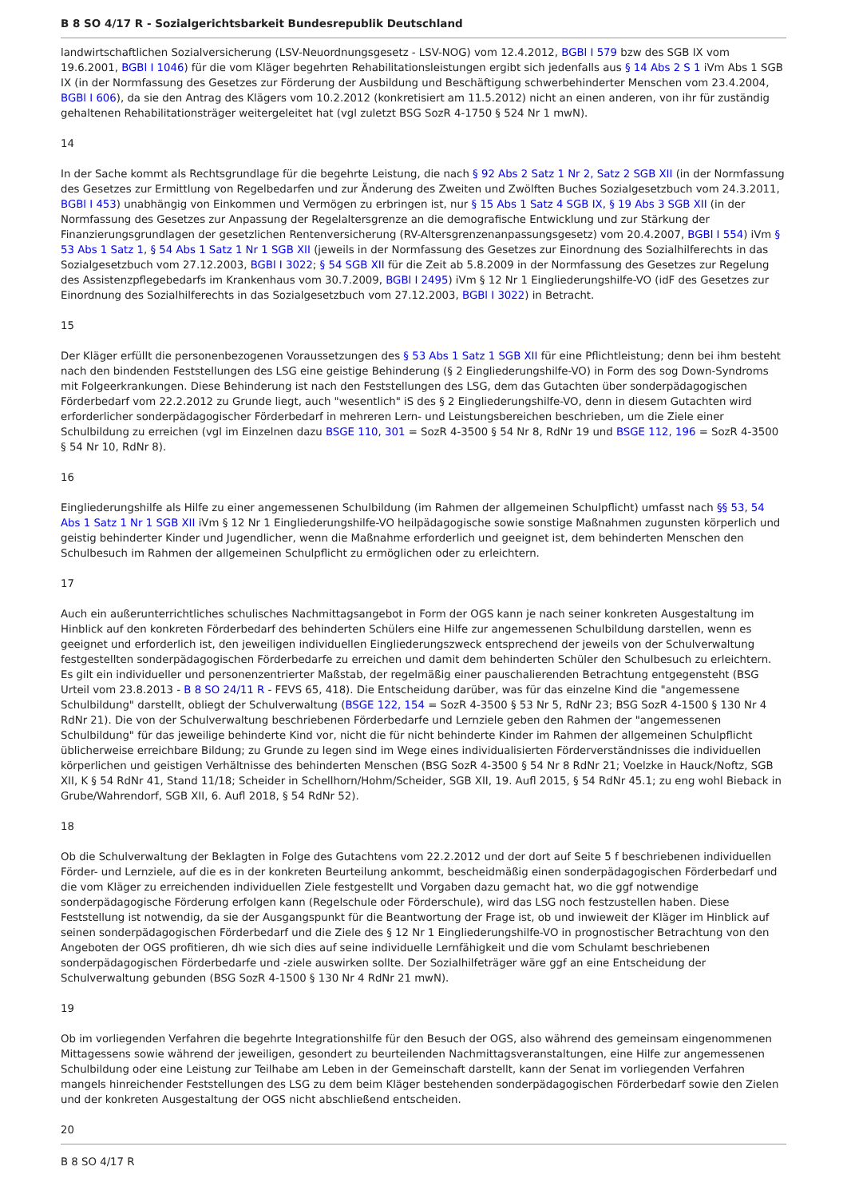B 8 SO 4/17 R - Sozialgerichtsbarkeit Bundesrepublik Deutschland
landwirtschaftlichen Sozialversicherung (LSV-Neuordnungsgesetz - LSV-NOG) vom 12.4.2012, BGBl I 579 bzw des SGB IX vom 19.6.2001, BGBl I 1046) für die vom Kläger begehrten Rehabilitationsleistungen ergibt sich jedenfalls aus § 14 Abs 2 S 1 iVm Abs 1 SGB IX (in der Normfassung des Gesetzes zur Förderung der Ausbildung und Beschäftigung schwerbehinderter Menschen vom 23.4.2004, BGBl I 606), da sie den Antrag des Klägers vom 10.2.2012 (konkretisiert am 11.5.2012) nicht an einen anderen, von ihr für zuständig gehaltenen Rehabilitationsträger weitergeleitet hat (vgl zuletzt BSG SozR 4-1750 § 524 Nr 1 mwN).
14
In der Sache kommt als Rechtsgrundlage für die begehrte Leistung, die nach § 92 Abs 2 Satz 1 Nr 2, Satz 2 SGB XII (in der Normfassung des Gesetzes zur Ermittlung von Regelbedarfen und zur Änderung des Zweiten und Zwölften Buches Sozialgesetzbuch vom 24.3.2011, BGBl I 453) unabhängig von Einkommen und Vermögen zu erbringen ist, nur § 15 Abs 1 Satz 4 SGB IX, § 19 Abs 3 SGB XII (in der Normfassung des Gesetzes zur Anpassung der Regelaltersgrenze an die demografische Entwicklung und zur Stärkung der Finanzierungsgrundlagen der gesetzlichen Rentenversicherung (RV-Altersgrenzenanpassungsgesetz) vom 20.4.2007, BGBl I 554) iVm § 53 Abs 1 Satz 1, § 54 Abs 1 Satz 1 Nr 1 SGB XII (jeweils in der Normfassung des Gesetzes zur Einordnung des Sozialhilferechts in das Sozialgesetzbuch vom 27.12.2003, BGBl I 3022; § 54 SGB XII für die Zeit ab 5.8.2009 in der Normfassung des Gesetzes zur Regelung des Assistenzpflegebedarfs im Krankenhaus vom 30.7.2009, BGBl I 2495) iVm § 12 Nr 1 Eingliederungshilfe-VO (idF des Gesetzes zur Einordnung des Sozialhilferechts in das Sozialgesetzbuch vom 27.12.2003, BGBl I 3022) in Betracht.
15
Der Kläger erfüllt die personenbezogenen Voraussetzungen des § 53 Abs 1 Satz 1 SGB XII für eine Pflichtleistung; denn bei ihm besteht nach den bindenden Feststellungen des LSG eine geistige Behinderung (§ 2 Eingliederungshilfe-VO) in Form des sog Down-Syndroms mit Folgeerkrankungen. Diese Behinderung ist nach den Feststellungen des LSG, dem das Gutachten über sonderpädagogischen Förderbedarf vom 22.2.2012 zu Grunde liegt, auch "wesentlich" iS des § 2 Eingliederungshilfe-VO, denn in diesem Gutachten wird erforderlicher sonderpädagogischer Förderbedarf in mehreren Lern- und Leistungsbereichen beschrieben, um die Ziele einer Schulbildung zu erreichen (vgl im Einzelnen dazu BSGE 110, 301 = SozR 4-3500 § 54 Nr 8, RdNr 19 und BSGE 112, 196 = SozR 4-3500 § 54 Nr 10, RdNr 8).
16
Eingliederungshilfe als Hilfe zu einer angemessenen Schulbildung (im Rahmen der allgemeinen Schulpflicht) umfasst nach §§ 53, 54 Abs 1 Satz 1 Nr 1 SGB XII iVm § 12 Nr 1 Eingliederungshilfe-VO heilpädagogische sowie sonstige Maßnahmen zugunsten körperlich und geistig behinderter Kinder und Jugendlicher, wenn die Maßnahme erforderlich und geeignet ist, dem behinderten Menschen den Schulbesuch im Rahmen der allgemeinen Schulpflicht zu ermöglichen oder zu erleichtern.
17
Auch ein außerunterrichtliches schulisches Nachmittagsangebot in Form der OGS kann je nach seiner konkreten Ausgestaltung im Hinblick auf den konkreten Förderbedarf des behinderten Schülers eine Hilfe zur angemessenen Schulbildung darstellen, wenn es geeignet und erforderlich ist, den jeweiligen individuellen Eingliederungszweck entsprechend der jeweils von der Schulverwaltung festgestellten sonderpädagogischen Förderbedarfe zu erreichen und damit dem behinderten Schüler den Schulbesuch zu erleichtern. Es gilt ein individueller und personenzentrierter Maßstab, der regelmäßig einer pauschalierenden Betrachtung entgegensteht (BSG Urteil vom 23.8.2013 - B 8 SO 24/11 R - FEVS 65, 418). Die Entscheidung darüber, was für das einzelne Kind die "angemessene Schulbildung" darstellt, obliegt der Schulverwaltung (BSGE 122, 154 = SozR 4-3500 § 53 Nr 5, RdNr 23; BSG SozR 4-1500 § 130 Nr 4 RdNr 21). Die von der Schulverwaltung beschriebenen Förderbedarfe und Lernziele geben den Rahmen der "angemessenen Schulbildung" für das jeweilige behinderte Kind vor, nicht die für nicht behinderte Kinder im Rahmen der allgemeinen Schulpflicht üblicherweise erreichbare Bildung; zu Grunde zu legen sind im Wege eines individualisierten Förderverständnisses die individuellen körperlichen und geistigen Verhältnisse des behinderten Menschen (BSG SozR 4-3500 § 54 Nr 8 RdNr 21; Voelzke in Hauck/Noftz, SGB XII, K § 54 RdNr 41, Stand 11/18; Scheider in Schellhorn/Hohm/Scheider, SGB XII, 19. Aufl 2015, § 54 RdNr 45.1; zu eng wohl Bieback in Grube/Wahrendorf, SGB XII, 6. Aufl 2018, § 54 RdNr 52).
18
Ob die Schulverwaltung der Beklagten in Folge des Gutachtens vom 22.2.2012 und der dort auf Seite 5 f beschriebenen individuellen Förder- und Lernziele, auf die es in der konkreten Beurteilung ankommt, bescheidmäßig einen sonderpädagogischen Förderbedarf und die vom Kläger zu erreichenden individuellen Ziele festgestellt und Vorgaben dazu gemacht hat, wo die ggf notwendige sonderpädagogische Förderung erfolgen kann (Regelschule oder Förderschule), wird das LSG noch festzustellen haben. Diese Feststellung ist notwendig, da sie der Ausgangspunkt für die Beantwortung der Frage ist, ob und inwieweit der Kläger im Hinblick auf seinen sonderpädagogischen Förderbedarf und die Ziele des § 12 Nr 1 Eingliederungshilfe-VO in prognostischer Betrachtung von den Angeboten der OGS profitieren, dh wie sich dies auf seine individuelle Lernfähigkeit und die vom Schulamt beschriebenen sonderpädagogischen Förderbedarfe und -ziele auswirken sollte. Der Sozialhilfeträger wäre ggf an eine Entscheidung der Schulverwaltung gebunden (BSG SozR 4-1500 § 130 Nr 4 RdNr 21 mwN).
19
Ob im vorliegenden Verfahren die begehrte Integrationshilfe für den Besuch der OGS, also während des gemeinsam eingenommenen Mittagessens sowie während der jeweiligen, gesondert zu beurteilenden Nachmittagsveranstaltungen, eine Hilfe zur angemessenen Schulbildung oder eine Leistung zur Teilhabe am Leben in der Gemeinschaft darstellt, kann der Senat im vorliegenden Verfahren mangels hinreichender Feststellungen des LSG zu dem beim Kläger bestehenden sonderpädagogischen Förderbedarf sowie den Zielen und der konkreten Ausgestaltung der OGS nicht abschließend entscheiden.
20
B 8 SO 4/17 R